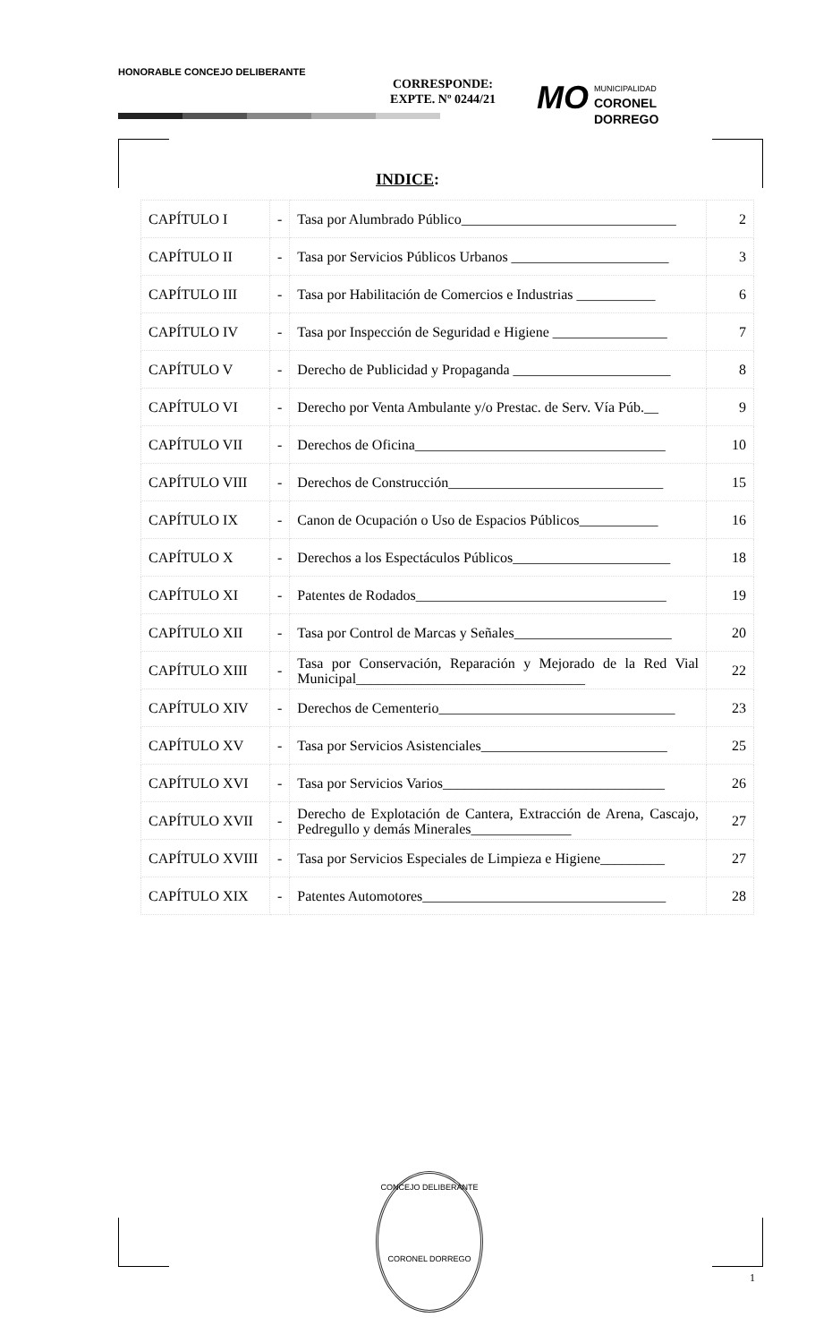HONORABLE CONCEJO DELIBERANTE
CORRESPONDE:
EXPTE. Nº 0244/21
MO MUNICIPALIDAD
CORONEL DORREGO
INDICE:
| CAPÍTULO I | - | Tasa por Alumbrado Público______________________________ | 2 |
| CAPÍTULO II | - | Tasa por Servicios Públicos Urbanos ______________________ | 3 |
| CAPÍTULO III | - | Tasa por Habilitación de Comercios e Industrias ___________ | 6 |
| CAPÍTULO IV | - | Tasa por Inspección de Seguridad e Higiene ________________ | 7 |
| CAPÍTULO V | - | Derecho de Publicidad y Propaganda ______________________ | 8 |
| CAPÍTULO VI | - | Derecho por Venta Ambulante y/o Prestac. de Serv. Vía Púb.__ | 9 |
| CAPÍTULO VII | - | Derechos de Oficina___________________________________ | 10 |
| CAPÍTULO VIII | - | Derechos de Construcción______________________________ | 15 |
| CAPÍTULO IX | - | Canon de Ocupación o Uso de Espacios Públicos___________ | 16 |
| CAPÍTULO X | - | Derechos a los Espectáculos Públicos______________________ | 18 |
| CAPÍTULO XI | - | Patentes de Rodados___________________________________ | 19 |
| CAPÍTULO XII | - | Tasa por Control de Marcas y Señales______________________ | 20 |
| CAPÍTULO XIII | - | Tasa por Conservación, Reparación y Mejorado de la Red Vial Municipal________________________________ | 22 |
| CAPÍTULO XIV | - | Derechos de Cementerio_________________________________ | 23 |
| CAPÍTULO XV | - | Tasa por Servicios Asistenciales__________________________ | 25 |
| CAPÍTULO XVI | - | Tasa por Servicios Varios_______________________________ | 26 |
| CAPÍTULO XVII | - | Derecho de Explotación de Cantera, Extracción de Arena, Cascajo, Pedregullo y demás Minerales______________ | 27 |
| CAPÍTULO XVIII | - | Tasa por Servicios Especiales de Limpieza e Higiene_________ | 27 |
| CAPÍTULO XIX | - | Patentes Automotores__________________________________ | 28 |
CONCEJO DELIBERANTE
CORONEL DORREGO
1